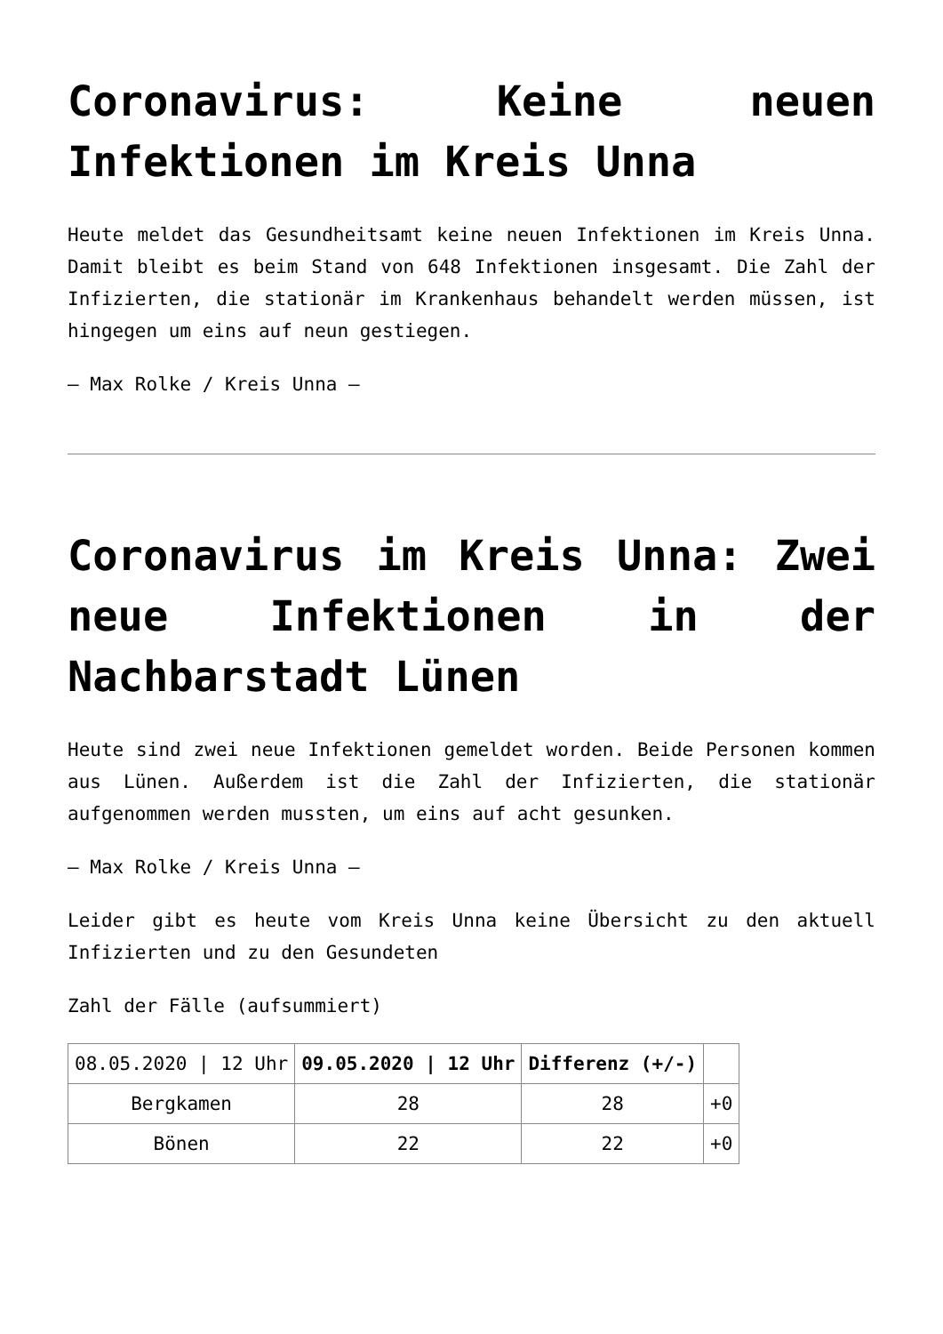Coronavirus: Keine neuen Infektionen im Kreis Unna
Heute meldet das Gesundheitsamt keine neuen Infektionen im Kreis Unna. Damit bleibt es beim Stand von 648 Infektionen insgesamt. Die Zahl der Infizierten, die stationär im Krankenhaus behandelt werden müssen, ist hingegen um eins auf neun gestiegen.
– Max Rolke / Kreis Unna –
Coronavirus im Kreis Unna: Zwei neue Infektionen in der Nachbarstadt Lünen
Heute sind zwei neue Infektionen gemeldet worden. Beide Personen kommen aus Lünen. Außerdem ist die Zahl der Infizierten, die stationär aufgenommen werden mussten, um eins auf acht gesunken.
– Max Rolke / Kreis Unna –
Leider gibt es heute vom Kreis Unna keine Übersicht zu den aktuell Infizierten und zu den Gesundeten
Zahl der Fälle (aufsummiert)
| 08.05.2020 / 12 Uhr | 09.05.2020 / 12 Uhr | Differenz (+/-) | |
| Bergkamen | 28 | 28 | +0 |
| Bönen | 22 | 22 | +0 |